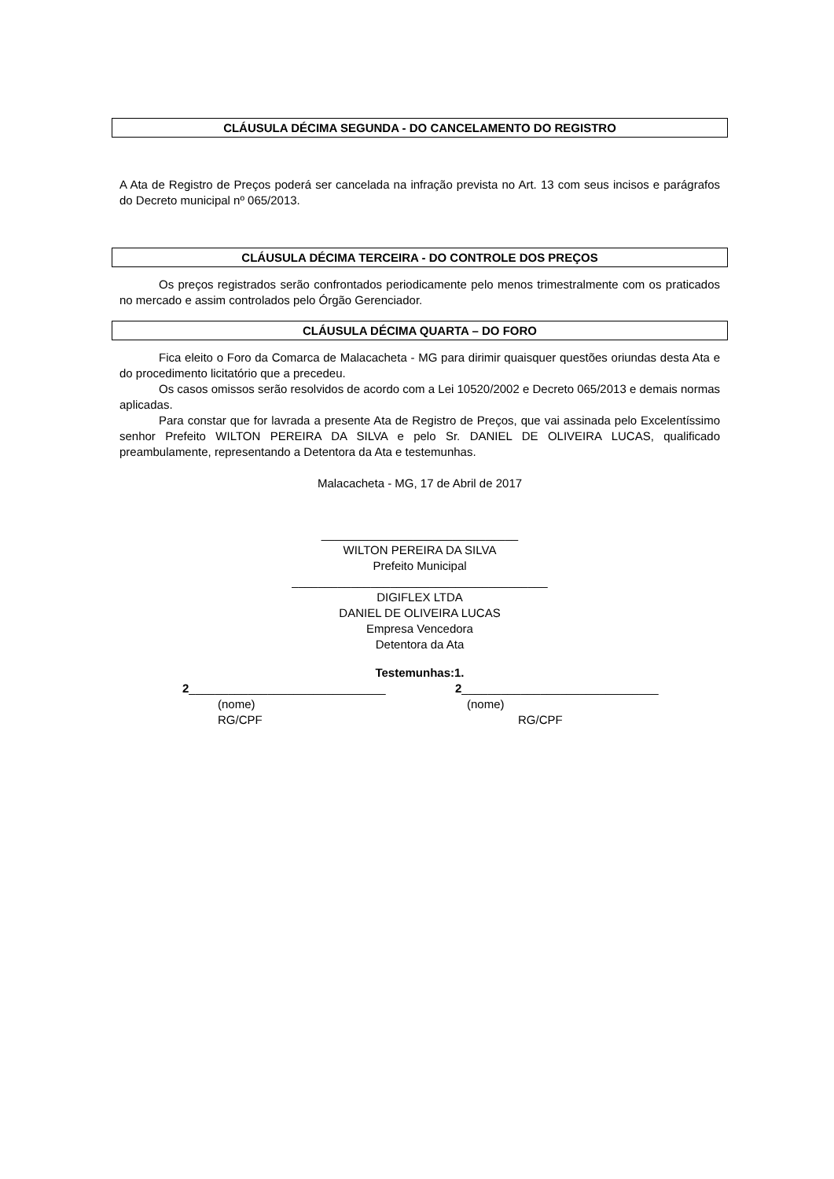CLÁUSULA DÉCIMA SEGUNDA - DO CANCELAMENTO DO REGISTRO
A Ata de Registro de Preços poderá ser cancelada na infração prevista no Art. 13 com seus incisos e parágrafos do Decreto municipal nº 065/2013.
CLÁUSULA DÉCIMA TERCEIRA - DO CONTROLE DOS PREÇOS
Os preços registrados serão confrontados periodicamente pelo menos trimestralmente com os praticados no mercado e assim controlados pelo Órgão Gerenciador.
CLÁUSULA DÉCIMA QUARTA – DO FORO
Fica eleito o Foro da Comarca de Malacacheta - MG para dirimir quaisquer questões oriundas desta Ata e do procedimento licitatório que a precedeu.
Os casos omissos serão resolvidos de acordo com a Lei 10520/2002 e Decreto 065/2013 e demais normas aplicadas.
Para constar que for lavrada a presente Ata de Registro de Preços, que vai assinada pelo Excelentíssimo senhor Prefeito WILTON PEREIRA DA SILVA e pelo Sr. DANIEL DE OLIVEIRA LUCAS, qualificado preambulamente, representando a Detentora da Ata e testemunhas.
Malacacheta - MG, 17 de Abril de 2017
______________________________
WILTON PEREIRA DA SILVA
Prefeito Municipal
_______________________________________
DIGIFLEX LTDA
DANIEL DE OLIVEIRA LUCAS
Empresa Vencedora
Detentora da Ata
Testemunhas:1.
2______________________________
(nome)
RG/CPF
2______________________________
(nome)
RG/CPF